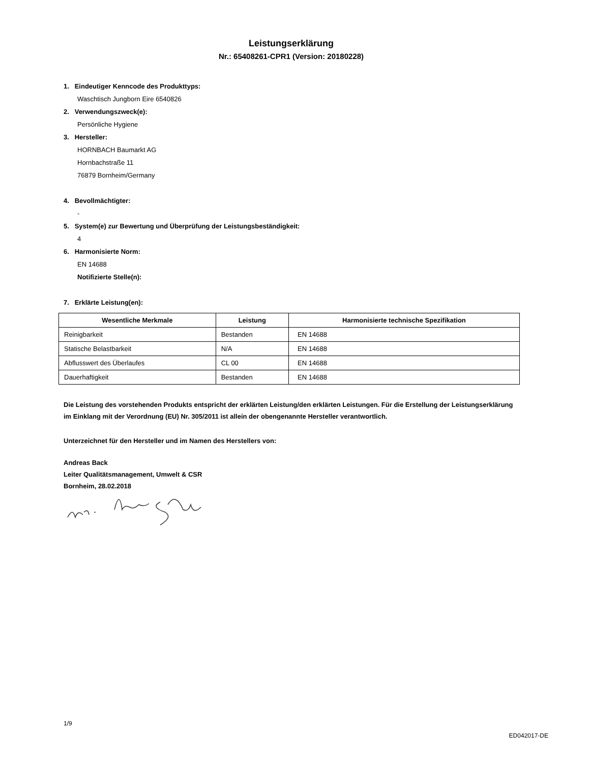Leistungserklärung
Nr.: 65408261-CPR1 (Version: 20180228)
1. Eindeutiger Kenncode des Produkttyps:
Waschtisch Jungborn Eire 6540826
2. Verwendungszweck(e):
Persönliche Hygiene
3. Hersteller:
HORNBACH Baumarkt AG
Hornbachstraße 11
76879 Bornheim/Germany
4. Bevollmächtigter:
-
5. System(e) zur Bewertung und Überprüfung der Leistungsbeständigkeit:
4
6. Harmonisierte Norm:
EN 14688
Notifizierte Stelle(n):
7. Erklärte Leistung(en):
| Wesentliche Merkmale | Leistung | Harmonisierte technische Spezifikation |
| --- | --- | --- |
| Reinigbarkeit | Bestanden | EN 14688 |
| Statische Belastbarkeit | N/A | EN 14688 |
| Abflusswert des Überlaufes | CL 00 | EN 14688 |
| Dauerhaftigkeit | Bestanden | EN 14688 |
Die Leistung des vorstehenden Produkts entspricht der erklärten Leistung/den erklärten Leistungen. Für die Erstellung der Leistungserklärung im Einklang mit der Verordnung (EU) Nr. 305/2011 ist allein der obengenannte Hersteller verantwortlich.
Unterzeichnet für den Hersteller und im Namen des Herstellers von:
Andreas Back
Leiter Qualitätsmanagement, Umwelt & CSR
Bornheim, 28.02.2018
1/9
ED042017-DE